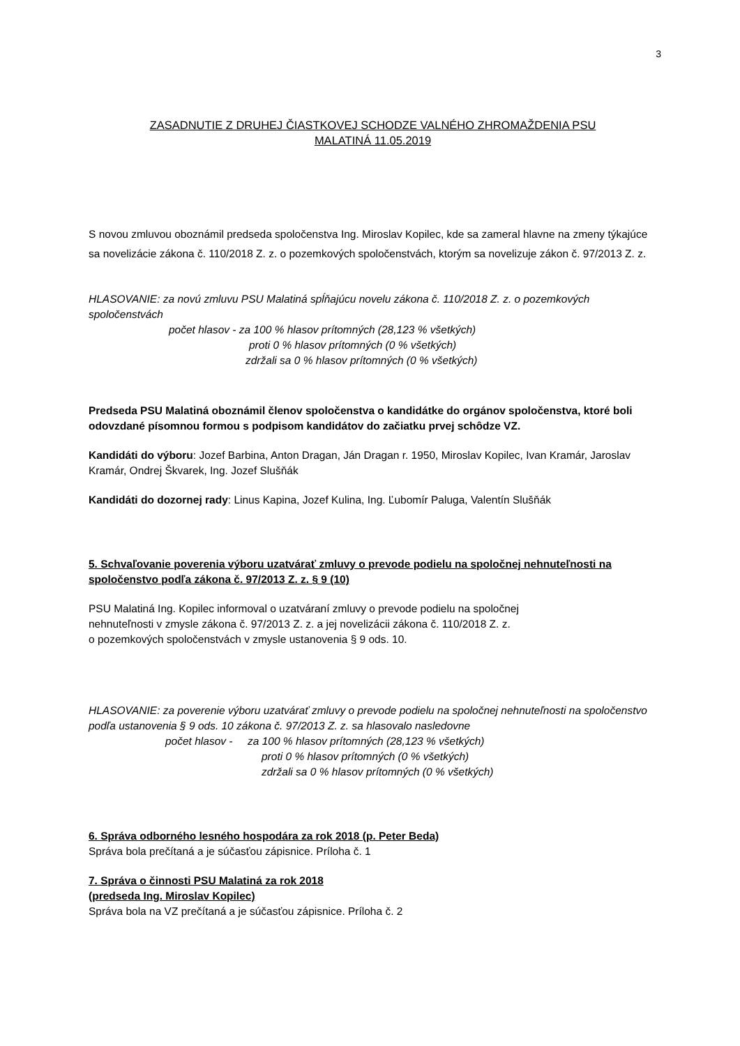3
ZASADNUTIE Z DRUHEJ ČIASTKOVEJ SCHODZE VALNÉHO ZHROMAŽDENIA PSU
MALATINÁ 11.05.2019
S novou zmluvou oboznámil predseda spoločenstva Ing. Miroslav Kopilec, kde sa zameral hlavne na zmeny týkajúce sa novelizácie zákona č. 110/2018 Z. z. o pozemkových spoločenstvách, ktorým sa novelizuje zákon č. 97/2013 Z. z.
HLASOVANIE: za novú zmluvu PSU Malatiná spĺňajúcu novelu zákona č. 110/2018 Z. z. o pozemkových spoločenstvách
počet hlasov - za 100 % hlasov prítomných (28,123 % všetkých)
proti 0 % hlasov prítomných (0 % všetkých)
zdržali sa 0 % hlasov prítomných (0 % všetkých)
Predseda PSU Malatiná oboznámil členov spoločenstva o kandidátke do orgánov spoločenstva, ktoré boli odovzdané písomnou formou s podpisom kandidátov do začiatku prvej schôdze VZ.
Kandidáti do výboru: Jozef Barbina, Anton Dragan, Ján Dragan r. 1950, Miroslav Kopilec, Ivan Kramár, Jaroslav Kramár, Ondrej Škvarek, Ing. Jozef Slušňák
Kandidáti do dozornej rady: Linus Kapina, Jozef Kulina, Ing. Ľubomír Paluga, Valentín Slušňák
5. Schvaľovanie poverenia výboru uzatvárať zmluvy o prevode podielu na spoločnej nehnuteľnosti na spoločenstvo podľa zákona č. 97/2013 Z. z. § 9 (10)
PSU Malatiná Ing. Kopilec informoval o uzatváraní zmluvy o prevode podielu na spoločnej
nehnuteľnosti v zmysle zákona č. 97/2013 Z. z. a jej novelizácii zákona č. 110/2018 Z. z.
o pozemkových spoločenstvách v zmysle ustanovenia § 9 ods. 10.
HLASOVANIE: za poverenie výboru uzatvárať zmluvy o prevode podielu na spoločnej nehnuteľnosti na spoločenstvo podľa ustanovenia § 9 ods. 10 zákona č. 97/2013 Z. z. sa hlasovalo nasledovne
počet hlasov - za 100 % hlasov prítomných (28,123 % všetkých)
proti 0 % hlasov prítomných (0 % všetkých)
zdržali sa 0 % hlasov prítomných (0 % všetkých)
6. Správa odborného lesného hospodára za rok 2018 (p. Peter Beda)
Správa bola prečítaná a je súčasťou zápisnice. Príloha č. 1
7. Správa o činnosti PSU Malatiná za rok 2018
(predseda Ing. Miroslav Kopilec)
Správa bola na VZ prečítaná a je súčasťou zápisnice. Príloha č. 2